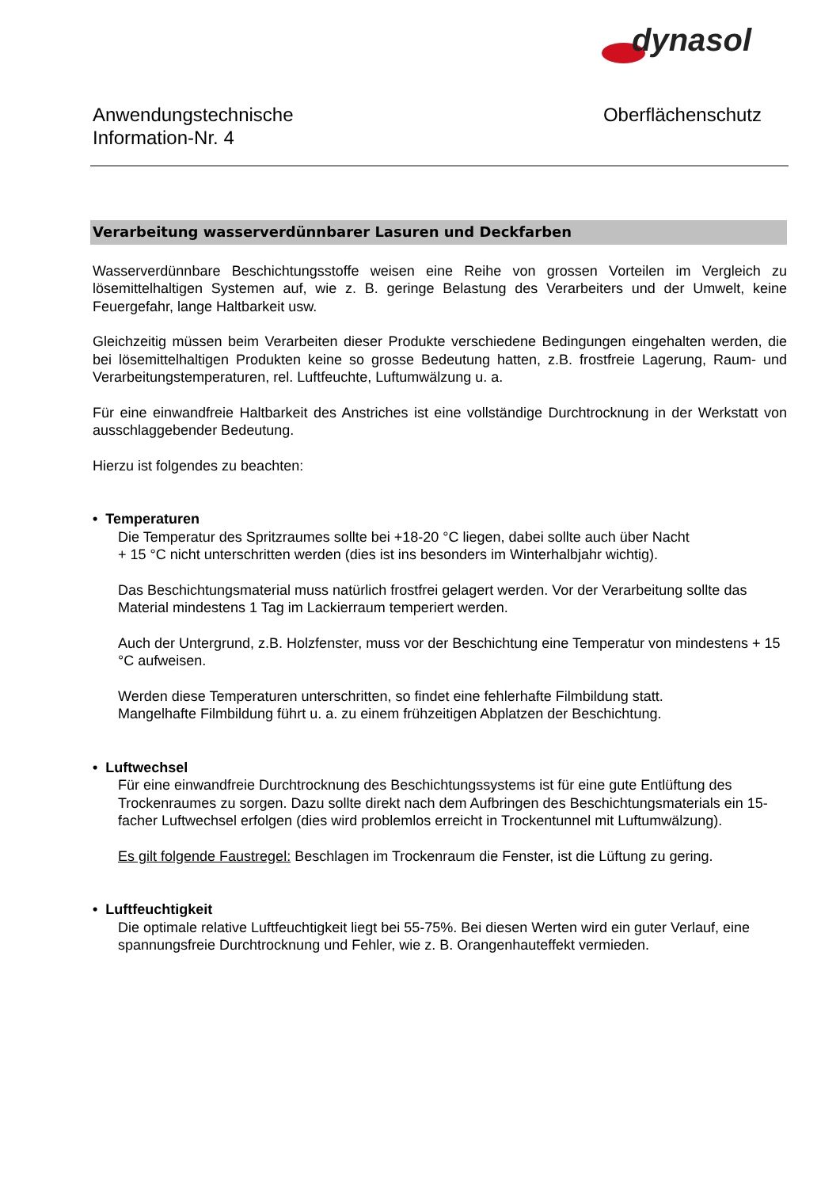dynasol
Anwendungstechnische
Information-Nr. 4
Oberflächenschutz
Verarbeitung wasserverdünnbarer Lasuren und Deckfarben
Wasserverdünnbare Beschichtungsstoffe weisen eine Reihe von grossen Vorteilen im Vergleich zu lösemittelhaltigen Systemen auf, wie z. B. geringe Belastung des Verarbeiters und der Umwelt, keine Feuergefahr, lange Haltbarkeit usw.
Gleichzeitig müssen beim Verarbeiten dieser Produkte verschiedene Bedingungen eingehalten werden, die bei lösemittelhaltigen Produkten keine so grosse Bedeutung hatten, z.B. frostfreie Lagerung, Raum- und Verarbeitungstemperaturen, rel. Luftfeuchte, Luftumwälzung u. a.
Für eine einwandfreie Haltbarkeit des Anstriches ist eine vollständige Durchtrocknung in der Werkstatt von ausschlaggebender Bedeutung.
Hierzu ist folgendes zu beachten:
• Temperaturen
Die Temperatur des Spritzraumes sollte bei +18-20 °C liegen, dabei sollte auch über Nacht
+ 15 °C nicht unterschritten werden (dies ist ins besonders im Winterhalbjahr wichtig).
Das Beschichtungsmaterial muss natürlich frostfrei gelagert werden. Vor der Verarbeitung sollte das Material mindestens 1 Tag im Lackierraum temperiert werden.
Auch der Untergrund, z.B. Holzfenster, muss vor der Beschichtung eine Temperatur von mindestens + 15 °C aufweisen.
Werden diese Temperaturen unterschritten, so findet eine fehlerhafte Filmbildung statt.
Mangelhafte Filmbildung führt u. a. zu einem frühzeitigen Abplatzen der Beschichtung.
• Luftwechsel
Für eine einwandfreie Durchtrocknung des Beschichtungssystems ist für eine gute Entlüftung des Trockenraumes zu sorgen. Dazu sollte direkt nach dem Aufbringen des Beschichtungsmaterials ein 15-facher Luftwechsel erfolgen (dies wird problemlos erreicht in Trockentunnel mit Luftumwälzung).
Es gilt folgende Faustregel: Beschlagen im Trockenraum die Fenster, ist die Lüftung zu gering.
• Luftfeuchtigkeit
Die optimale relative Luftfeuchtigkeit liegt bei 55-75%. Bei diesen Werten wird ein guter Verlauf, eine spannungsfreie Durchtrocknung und Fehler, wie z. B. Orangenhauteffekt vermieden.